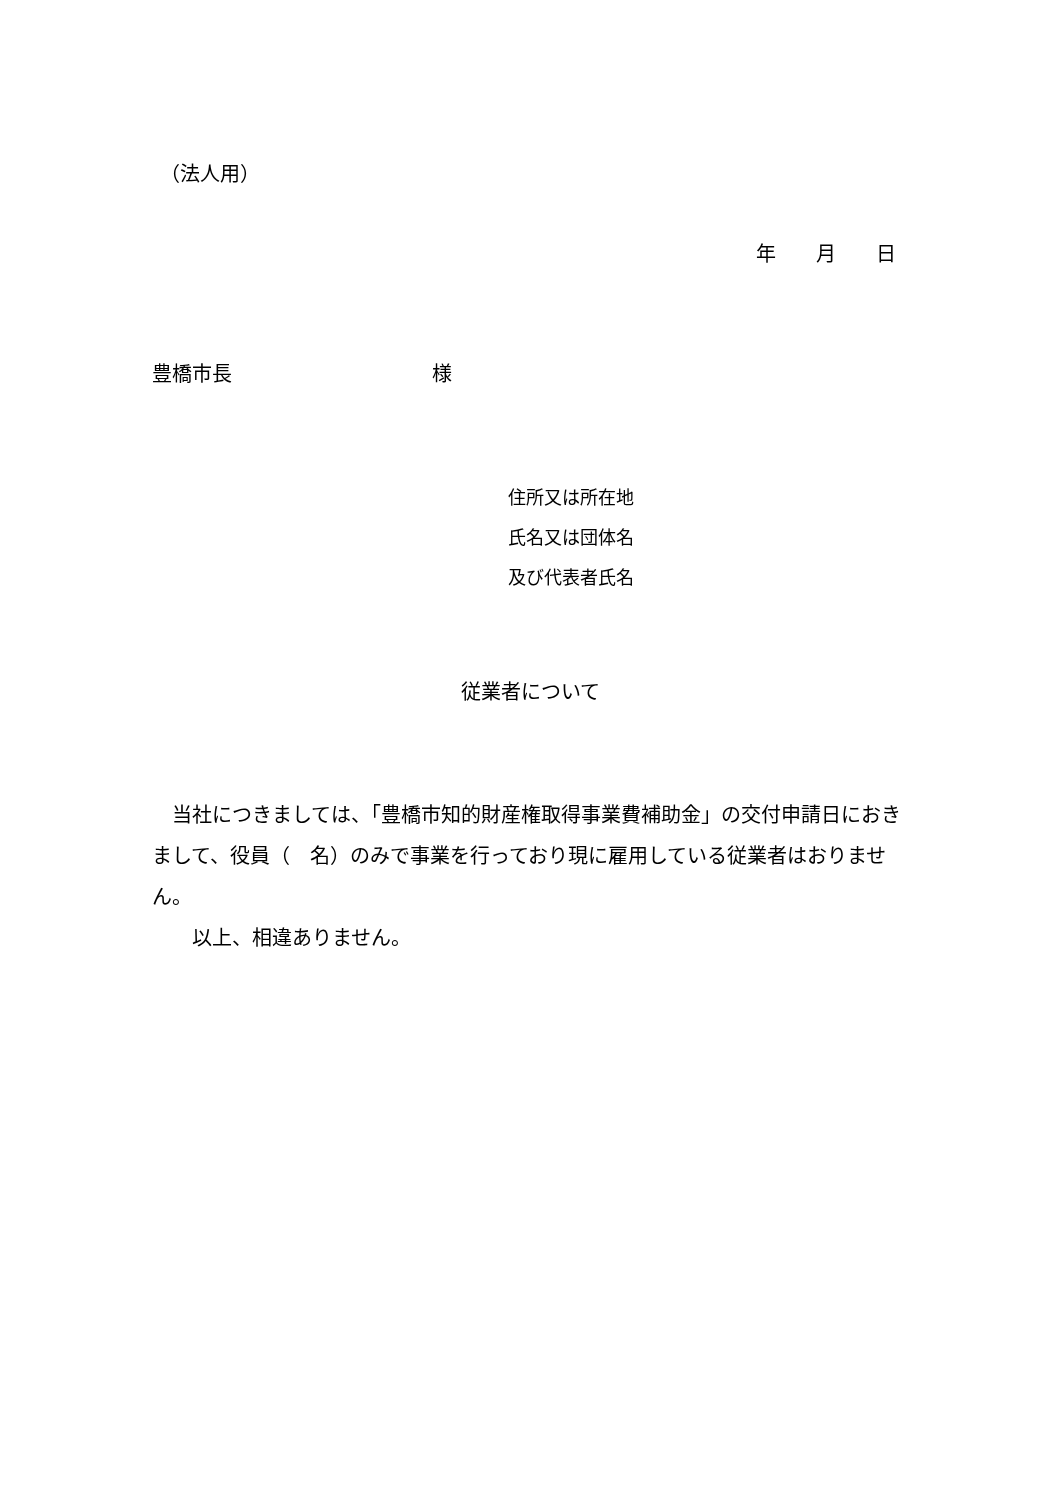（法人用）
年　　月　　日
豊橋市長　　　　　　　　　　様
住所又は所在地
氏名又は団体名
及び代表者氏名
従業者について
　当社につきましては、「豊橋市知的財産権取得事業費補助金」の交付申請日におきまして、役員（　名）のみで事業を行っており現に雇用している従業者はおりません。
　　以上、相違ありません。